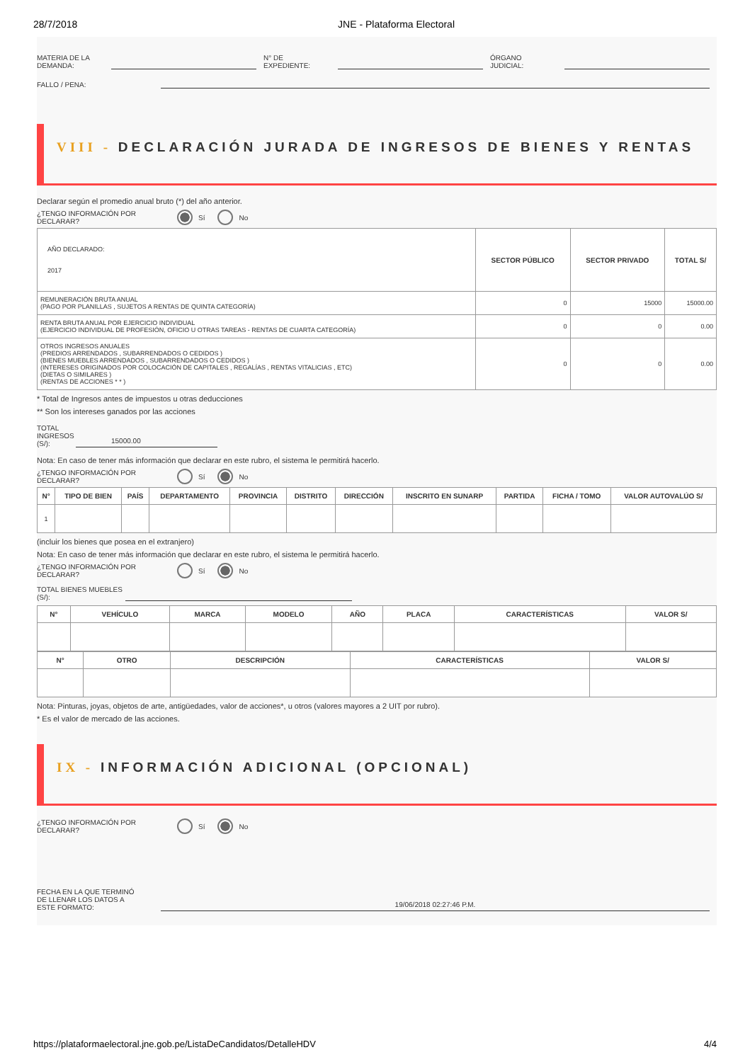28/7/2018 JNE - Plataforma Electoral
MATERIA DE LA DEMANDA: N° DE EXPEDIENTE: ÓRGANO JUDICIAL:
FALLO / PENA:
VIII - DECLARACIÓN JURADA DE INGRESOS DE BIENES Y RENTAS
Declarar según el promedio anual bruto (*) del año anterior.
¿TENGO INFORMACIÓN POR DECLARAR? Sí No
| AÑO DECLARADO: 2017 | SECTOR PÚBLICO | SECTOR PRIVADO | TOTAL S/ |
| REMUNERACIÓN BRUTA ANUAL (PAGO POR PLANILLAS , SUJETOS A RENTAS DE QUINTA CATEGORÍA) | 0 | 15000 | 15000.00 |
| RENTA BRUTA ANUAL POR EJERCICIO INDIVIDUAL (EJERCICIO INDIVIDUAL DE PROFESIÓN, OFICIO U OTRAS TAREAS - RENTAS DE CUARTA CATEGORÍA) | 0 | 0 | 0.00 |
| OTROS INGRESOS ANUALES (PREDIOS ARRENDADOS , SUBARRENDADOS O CEDIDOS ) (BIENES MUEBLES ARRENDADOS , SUBARRENDADOS O CEDIDOS ) (INTERESES ORIGINADOS POR COLOCACIÓN DE CAPITALES , REGALÍAS , RENTAS VITALICIAS , ETC) (DIETAS O SIMILARES ) (RENTAS DE ACCIONES * * ) | 0 | 0 | 0.00 |
* Total de Ingresos antes de impuestos u otras deducciones
** Son los intereses ganados por las acciones
TOTAL INGRESOS (S/): 15000.00
Nota: En caso de tener más información que declarar en este rubro, el sistema le permitirá hacerlo.
¿TENGO INFORMACIÓN POR DECLARAR? Sí No
| N° | TIPO DE BIEN | PAÍS | DEPARTAMENTO | PROVINCIA | DISTRITO | DIRECCIÓN | INSCRITO EN SUNARP | PARTIDA | FICHA / TOMO | VALOR AUTOVALÚO S/ |
| --- | --- | --- | --- | --- | --- | --- | --- | --- | --- | --- |
| 1 | | | | | | | | | | |
(incluir los bienes que posea en el extranjero)
Nota: En caso de tener más información que declarar en este rubro, el sistema le permitirá hacerlo.
¿TENGO INFORMACIÓN POR DECLARAR? Sí No
TOTAL BIENES MUEBLES (S/):
| N° | VEHÍCULO | MARCA | MODELO | AÑO | PLACA | CARACTERÍSTICAS | VALOR S/ |
| --- | --- | --- | --- | --- | --- | --- | --- |
| N° | OTRO | DESCRIPCIÓN | CARACTERÍSTICAS | VALOR S/ |
| --- | --- | --- | --- | --- |
Nota: Pinturas, joyas, objetos de arte, antigüedades, valor de acciones*, u otros (valores mayores a 2 UIT por rubro).
* Es el valor de mercado de las acciones.
IX - INFORMACIÓN ADICIONAL (OPCIONAL)
¿TENGO INFORMACIÓN POR DECLARAR? Sí No
FECHA EN LA QUE TERMINÓ DE LLENAR LOS DATOS A ESTE FORMATO: 19/06/2018 02:27:46 P.M.
https://plataformaelectoral.jne.gob.pe/ListaDeCandidatos/DetalleHDV 4/4